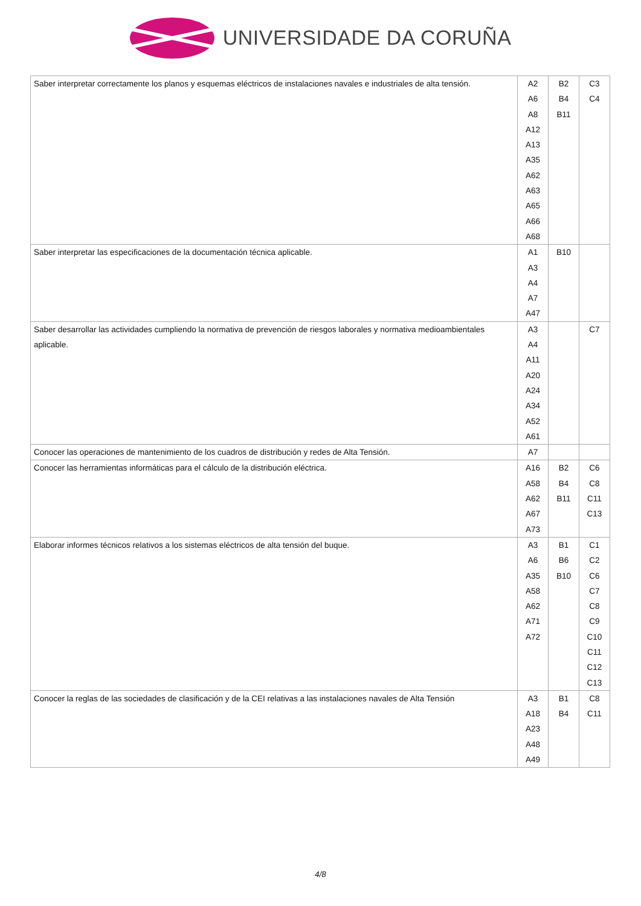UNIVERSIDADE DA CORUÑA
| Saber interpretar correctamente los planos y esquemas eléctricos de instalaciones navales e industriales de alta tensión. | A2 A6 A8 A12 A13 A35 A62 A63 A65 A66 A68 | B2 B4 B11 | C3 C4 |
| Saber interpretar las especificaciones de la documentación técnica aplicable. | A1 A3 A4 A7 A47 | B10 | |
| Saber desarrollar las actividades cumpliendo la normativa de prevención de riesgos laborales y normativa medioambientales aplicable. | A3 A4 A11 A20 A24 A34 A52 A61 | | C7 |
| Conocer las operaciones de mantenimiento de los cuadros de distribución y redes de Alta Tensión. | A7 | | |
| Conocer las herramientas informáticas para el cálculo de la distribución eléctrica. | A16 A58 A62 A67 A73 | B2 B4 B11 | C6 C8 C11 C13 |
| Elaborar informes técnicos relativos a los sistemas eléctricos de alta tensión del buque. | A3 A6 A35 A58 A62 A71 A72 | B1 B6 B10 | C1 C2 C6 C7 C8 C9 C10 C11 C12 C13 |
| Conocer la reglas de las sociedades de clasificación y de la CEI relativas a las instalaciones navales de Alta Tensión | A3 A18 A23 A48 A49 | B1 B4 | C8 C11 |
4/8